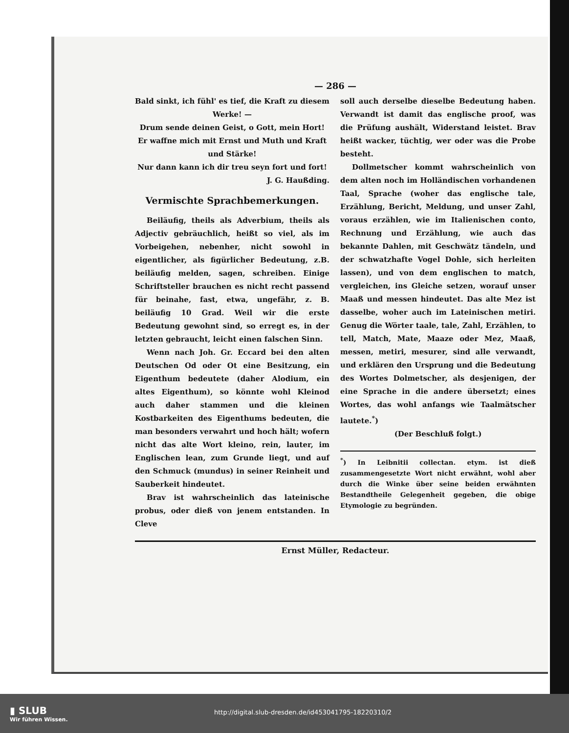— 286 —
Bald sinkt, ich fühl' es tief, die Kraft zu diesem Werke! —
Drum sende deinen Geist, o Gott, mein Hort!
Er waffne mich mit Ernst und Muth und Kraft und Stärke!
Nur dann kann ich dir treu seyn fort und fort!
J. G. Haußding.
Vermischte Sprachbemerkungen.
Beiläufig, theils als Adverbium, theils als Adjectiv gebräuchlich, heißt so viel, als im Vorbeigehen, nebenher, nicht sowohl in eigentlicher, als figürlicher Bedeutung, z.B. beiläufig melden, sagen, schreiben. Einige Schriftsteller brauchen es nicht recht passend für beinahe, fast, etwa, ungefähr, z. B. beiläufig 10 Grad. Weil wir die erste Bedeutung gewohnt sind, so erregt es, in der letzten gebraucht, leicht einen falschen Sinn.
Wenn nach Joh. Gr. Eccard bei den alten Deutschen Od oder Ot eine Besitzung, ein Eigenthum bedeutete (daher Alodium, ein altes Eigenthum), so könnte wohl Kleinod auch daher stammen und die kleinen Kostbarkeiten des Eigenthums bedeuten, die man besonders verwahrt und hoch hält; wofern nicht das alte Wort kleino, rein, lauter, im Englischen lean, zum Grunde liegt, und auf den Schmuck (mundus) in seiner Reinheit und Sauberkeit hindeutet.
Brav ist wahrscheinlich das lateinische probus, oder dieß von jenem entstanden. In Cleve
soll auch derselbe dieselbe Bedeutung haben. Verwandt ist damit das englische proof, was die Prüfung aushält, Widerstand leistet. Brav heißt wacker, tüchtig, wer oder was die Probe besteht.
Dollmetscher kommt wahrscheinlich von dem alten noch im Holländischen vorhandenen Taal, Sprache (woher das englische tale, Erzählung, Bericht, Meldung, und unser Zahl, voraus erzählen, wie im Italienischen conto, Rechnung und Erzählung, wie auch das bekannte Dahlen, mit Geschwätz tändeln, und der schwatzhafte Vogel Dohle, sich herleiten lassen), und von dem englischen to match, vergleichen, ins Gleiche setzen, worauf unser Maaß und messen hindeutet. Das alte Mez ist dasselbe, woher auch im Lateinischen metiri. Genug die Wörter taale, tale, Zahl, Erzählen, to tell, Match, Mate, Maaze oder Mez, Maaß, messen, metiri, mesurer, sind alle verwandt, und erklären den Ursprung und die Bedeutung des Wortes Dolmetscher, als desjenigen, der eine Sprache in die andere übersetzt; eines Wortes, das wohl anfangs wie Taalmätscher lautete.<sup>*</sup>)
(Der Beschluß folgt.)
<sup>*</sup>) In Leibnitii collectan. etym. ist dieß zusammengesetzte Wort nicht erwähnt, wohl aber durch die Winke über seine beiden erwähnten Bestandtheile Gelegenheit gegeben, die obige Etymologie zu begründen.
Ernst Müller, Redacteur.
▮ SLUB
Wir führen Wissen.
http://digital.slub-dresden.de/id453041795-18220310/2